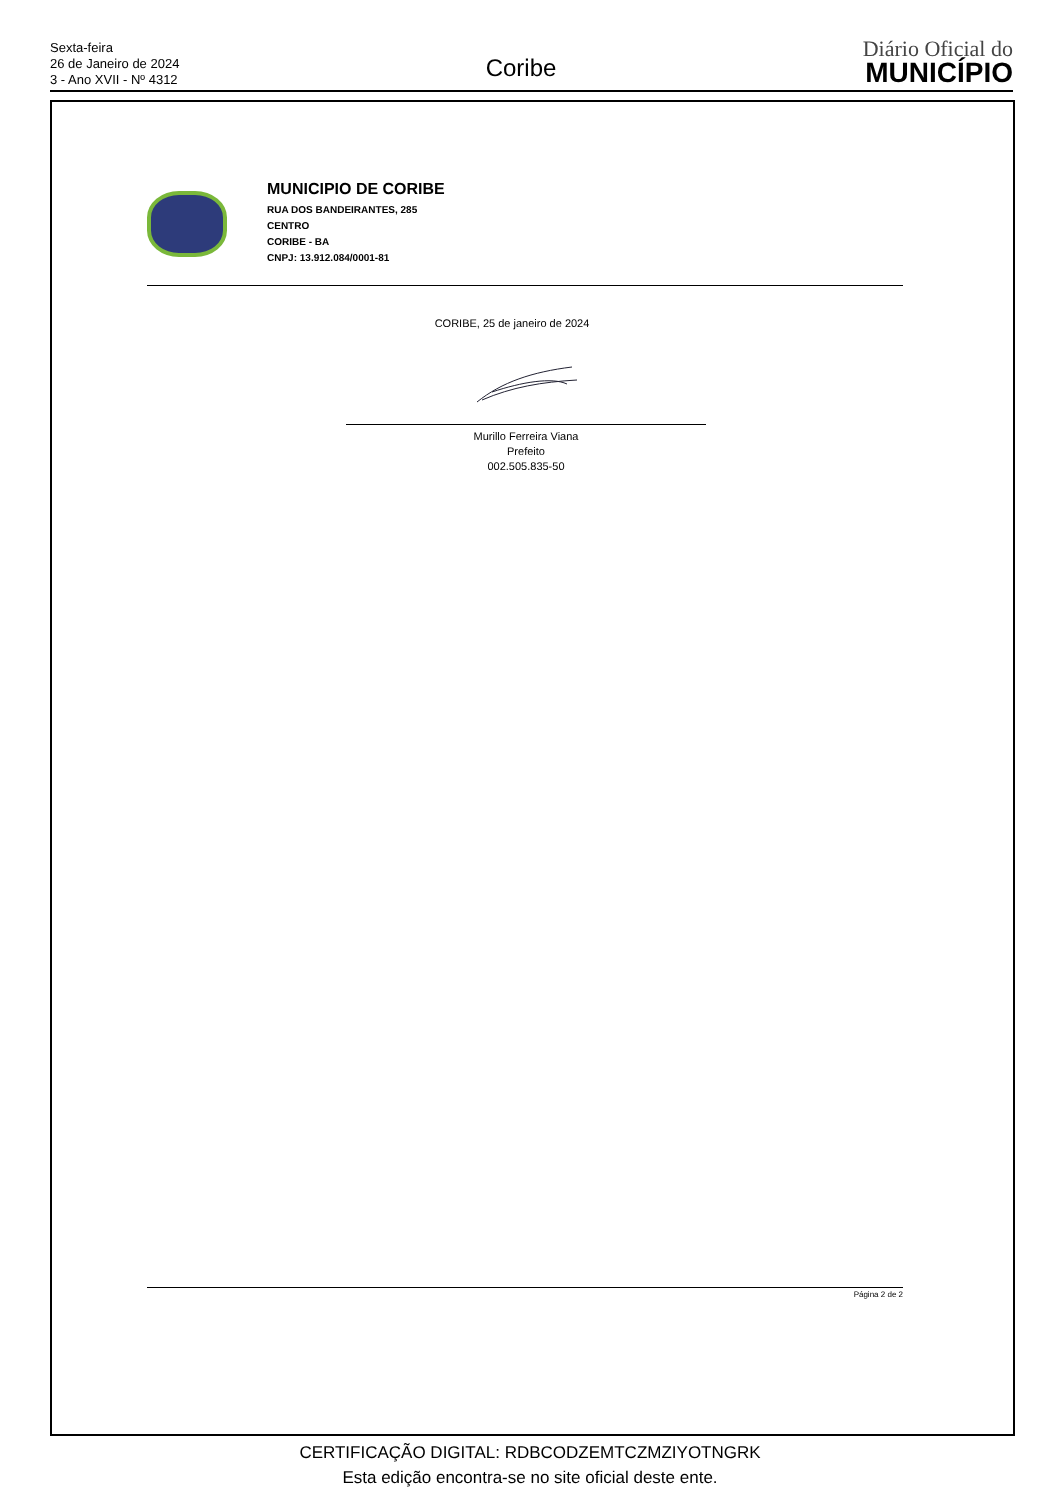Sexta-feira
26 de Janeiro de 2024
3 - Ano XVII - Nº 4312
Coribe
Diário Oficial do
MUNICÍPIO
MUNICIPIO DE CORIBE
RUA DOS BANDEIRANTES, 285
CENTRO
CORIBE - BA
CNPJ: 13.912.084/0001-81
CORIBE, 25 de janeiro de 2024
Murillo Ferreira Viana
Prefeito
002.505.835-50
Página 2 de 2
CERTIFICAÇÃO DIGITAL: RDBCODZEMTCZMZIYOTNGRK
Esta edição encontra-se no site oficial deste ente.